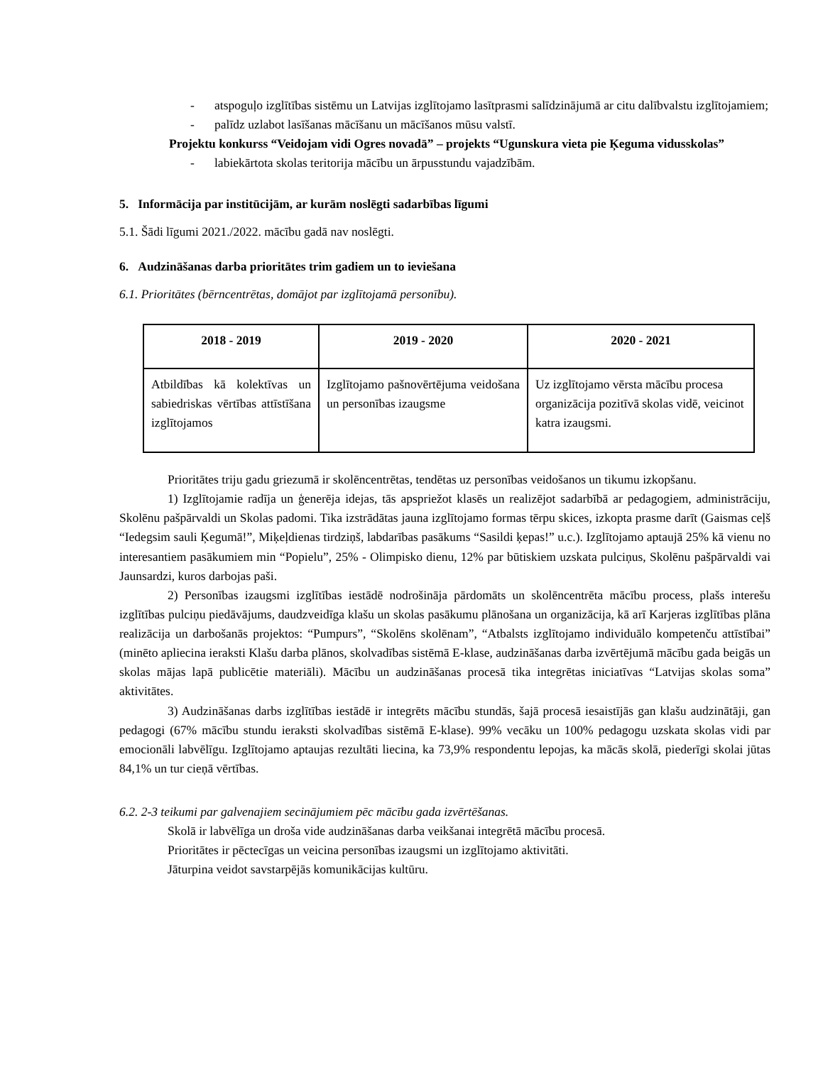- atspoguļo izglītības sistēmu un Latvijas izglītojamo lasītprasmi salīdzinājumā ar citu dalībvalstu izglītojamiem;
- palīdz uzlabot lasīšanas mācīšanu un mācīšanos mūsu valstī.
Projektu konkurss “Veidojam vidi Ogres novadā” – projekts “Ugunskura vieta pie Ķeguma vidusskolas”
- labiekārtota skolas teritorija mācību un ārpusstundu vajadzībām.
5. Informācija par institūcijām, ar kurām noslēgti sadarbības līgumi
5.1. Šādi līgumi 2021./2022. mācību gadā nav noslēgti.
6. Audzināšanas darba prioritātes trim gadiem un to ieviešana
6.1. Prioritātes (bērncentrētas, domājot par izglītojamā personību).
| 2018 - 2019 | 2019 - 2020 | 2020 - 2021 |
| --- | --- | --- |
| Atbildības kā kolektīvas un sabiedriskas vērtības attīstīšana izglītojamos | Izglītojamo pašnovērtējuma veidošana un personības izaugsme | Uz izglītojamo vērsta mācību procesa organizācija pozitīvā skolas vidē, veicinot katra izaugsmi. |
Prioritātes triju gadu griezumā ir skolēncentrētas, tendētas uz personības veidošanos un tikumu izkopšanu.
1) Izglītojamie radīja un ģenerēja idejas, tās apspriežot klasēs un realizējot sadarbībā ar pedagogiem, administrāciju, Skolēnu pašpārvaldi un Skolas padomi. Tika izstrādātas jauna izglītojamo formas tērpu skices, izkopta prasme darīt (Gaismas ceļš “Iedegsim sauli Ķegumā!”, Miķeļdienas tirdziņš, labdarības pasākums “Sasildi ķepas!” u.c.). Izglītojamo aptaujā 25% kā vienu no interesantiem pasākumiem min “Popielu”, 25% - Olimpisko dienu, 12% par būtiskiem uzskata pulciņus, Skolēnu pašpārvaldi vai Jaunsardzi, kuros darbojas paši.
2) Personības izaugsmi izglītības iestādē nodrošināja pārdomāts un skolēncentrēta mācību process, plašs interešu izglītības pulciņu piedāvājums, daudzveidīga klašu un skolas pasākumu plānošana un organizācija, kā arī Karjeras izglītības plāna realizācija un darbošanās projektos: “Pumpurs”, “Skolēns skolēnam”, “Atbalsts izglītojamo individuālo kompetenču attīstībai” (minēto apliecina ieraksti Klašu darba plānos, skolvadības sistēmā E-klase, audzināšanas darba izvērtējumā mācību gada beigās un skolas mājas lapā publicētie materiāli). Mācību un audzināšanas procesā tika integrētas iniciatīvas “Latvijas skolas soma” aktivitātes.
3) Audzināšanas darbs izglītības iestādē ir integrēts mācību stundās, šajā procesā iesaistījās gan klašu audzinātāji, gan pedagogi (67% mācību stundu ieraksti skolvadības sistēmā E-klase). 99% vecāku un 100% pedagogu uzskata skolas vidi par emocionāli labvēlīgu. Izglītojamo aptaujas rezultāti liecina, ka 73,9% respondentu lepojas, ka mācās skolā, piederīgi skolai jūtas 84,1% un tur cieņā vērtības.
6.2. 2-3 teikumi par galvenajiem secinājumiem pēc mācību gada izvērtēšanas.
Skolā ir labvēlīga un droša vide audzināšanas darba veikšanai integrētā mācību procesā.
Prioritātes ir pēctecīgas un veicina personības izaugsmi un izglītojamo aktivitāti.
Jāturpina veidot savstarpējās komunikācijas kultūru.